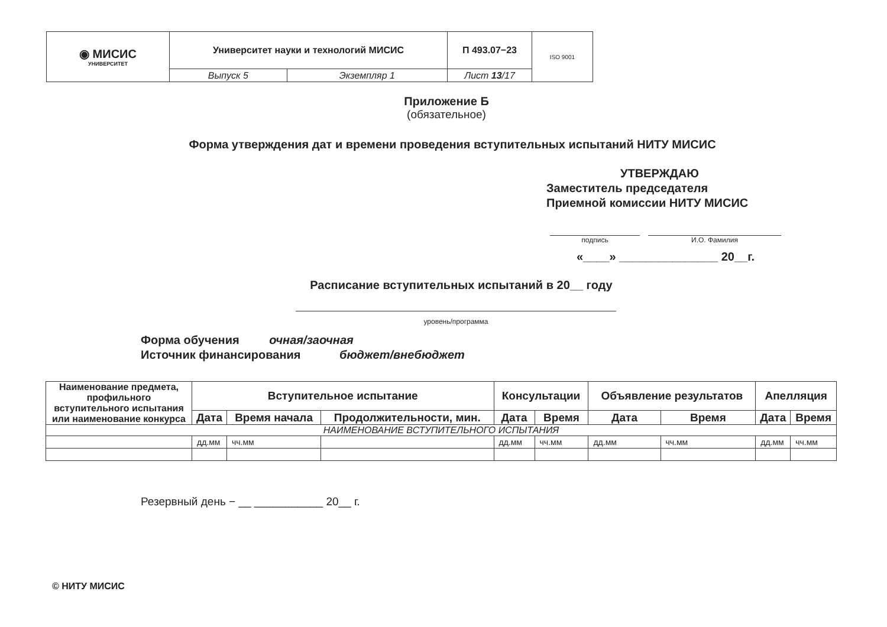| ◉ МИСИС УНИВЕРСИТЕТ | Университет науки и технологий МИСИС | | П 493.07−23 | ISO 9001 |
| | Выпуск 5 | Экземпляр 1 | Лист 13 /17 | |
Приложение Б
(обязательное)
Форма утверждения дат и времени проведения вступительных испытаний НИТУ МИСИС
УТВЕРЖДАЮ
Заместитель председателя
Приемной комиссии НИТУ МИСИС
подпись И.О. Фамилия
«____» _______________ 20__г.
Расписание вступительных испытаний в 20__ году
уровень/программа
Форма обучения очная/заочная
Источник финансирования бюджет/внебюджет
| Наименование предмета, профильного вступительного испытания или наименование конкурса | Вступительное испытание | | | Консультации | | Объявление результатов | | Апелляция | |
| --- | --- | --- | --- | --- | --- | --- | --- | --- | --- |
| | Дата | Время начала | Продолжительности, мин. | Дата | Время | Дата | Время | Дата | Время |
| НАИМЕНОВАНИЕ ВСТУПИТЕЛЬНОГО ИСПЫТАНИЯ | | | | | | | | | |
| | дд.мм | чч.мм | | дд.мм | чч.мм | дд.мм | чч.мм | дд.мм | чч.мм |
Резервный день − __ ___________ 20__ г.
© НИТУ МИСИС